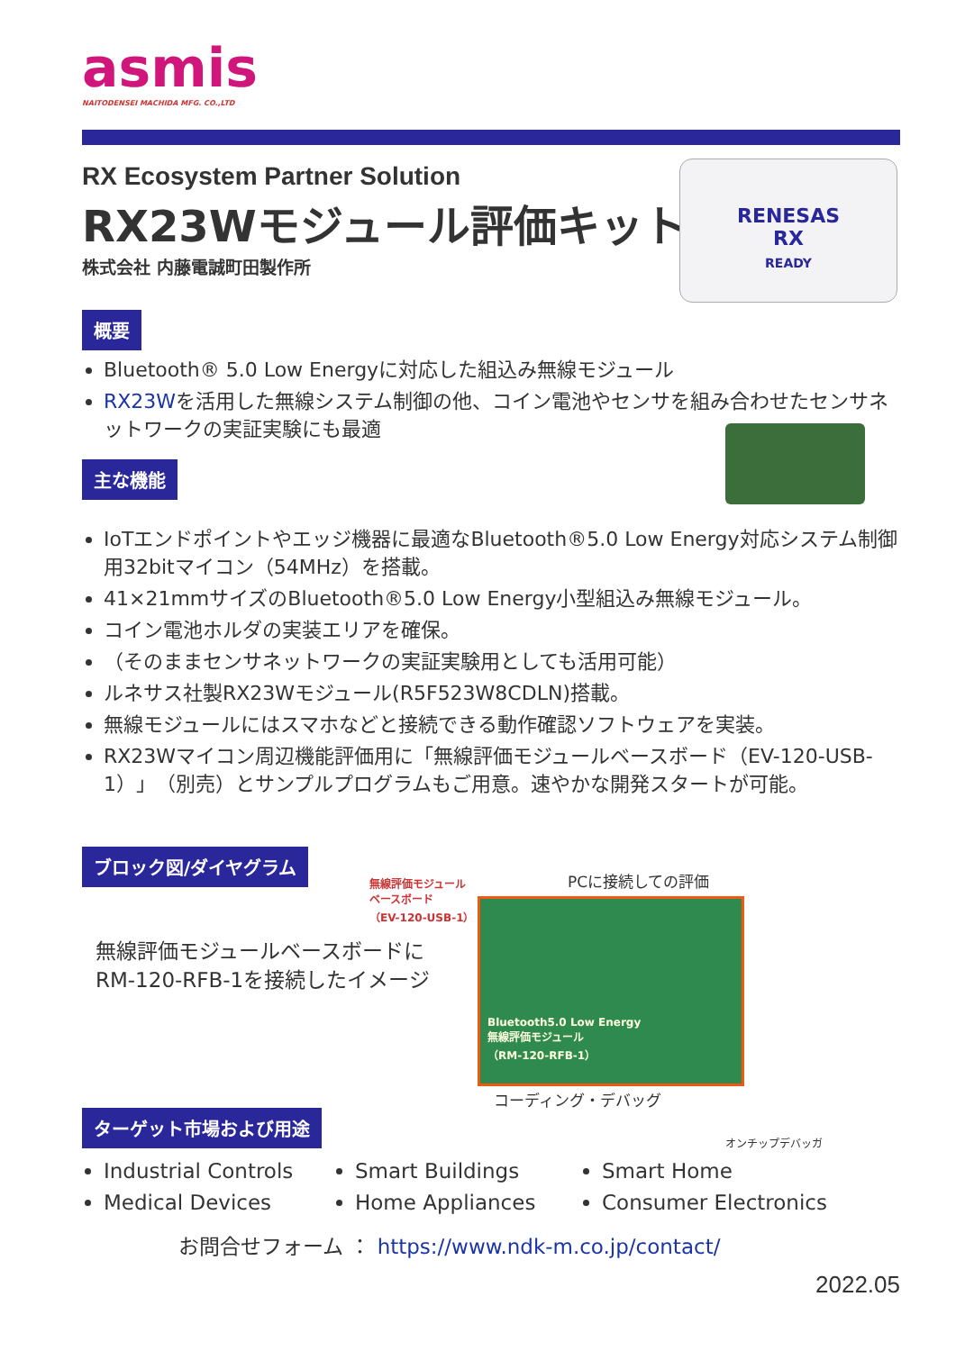asmis
NAITODENSEI MACHIDA MFG. CO.,LTD
RX Ecosystem Partner Solution
RX23Wモジュール評価キット
株式会社 内藤電誠町田製作所
RENESAS
RX
READY
概要
Bluetooth® 5.0 Low Energyに対応した組込み無線モジュール
RX23Wを活用した無線システム制御の他、コイン電池やセンサを組み合わせたセンサネットワークの実証実験にも最適
主な機能
IoTエンドポイントやエッジ機器に最適なBluetooth®5.0 Low Energy対応システム制御用32bitマイコン（54MHz）を搭載。
41×21mmサイズのBluetooth®5.0 Low Energy小型組込み無線モジュール。
コイン電池ホルダの実装エリアを確保。
（そのままセンサネットワークの実証実験用としても活用可能）
ルネサス社製RX23Wモジュール(R5F523W8CDLN)搭載。
無線モジュールにはスマホなどと接続できる動作確認ソフトウェアを実装。
RX23Wマイコン周辺機能評価用に「無線評価モジュールベースボード（EV-120-USB-1）」（別売）とサンプルプログラムもご用意。速やかな開発スタートが可能。
ブロック図/ダイヤグラム
無線評価モジュールベースボードに
RM-120-RFB-1を接続したイメージ
無線評価モジュール
ベースボード
（EV-120-USB-1）
PCに接続しての評価
Bluetooth5.0 Low Energy
無線評価モジュール
（RM-120-RFB-1）
コーディング・デバッグ
オンチップデバッガ
ターゲット市場および用途
Industrial Controls
Medical Devices
Smart Buildings
Home Appliances
Smart Home
Consumer Electronics
お問合せフォーム ： https://www.ndk-m.co.jp/contact/
2022.05